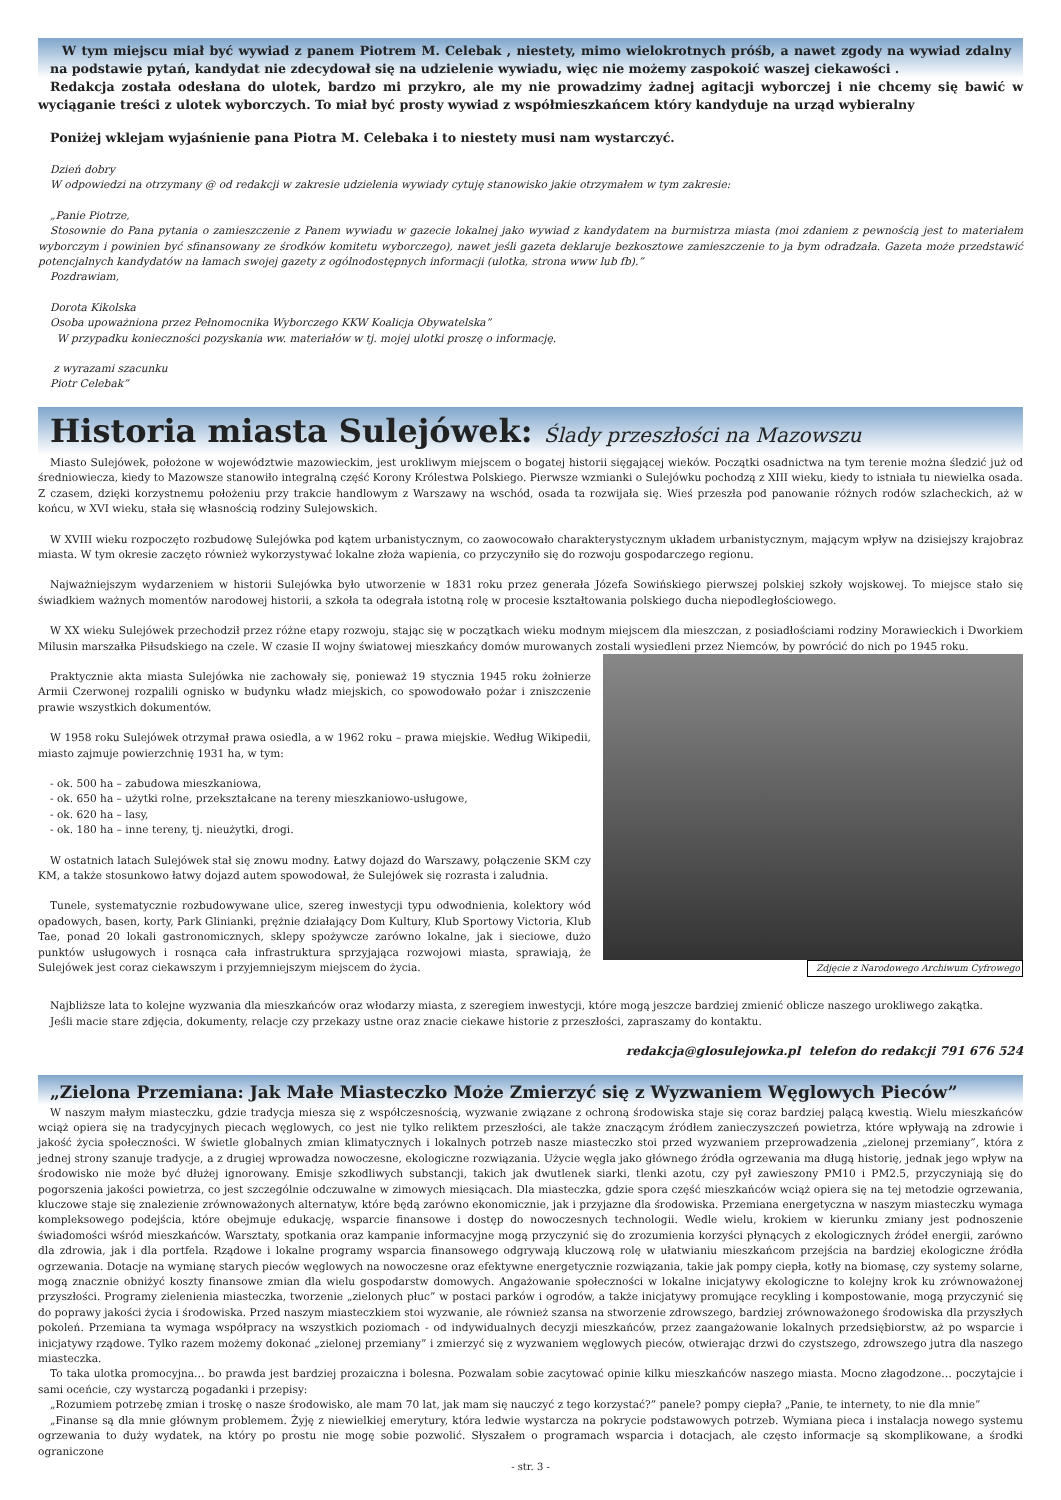W tym miejscu miał być wywiad z panem Piotrem M. Celebak , niestety, mimo wielokrotnych próśb, a nawet zgody na wywiad zdalny na podstawie pytań, kandydat nie zdecydował się na udzielenie wywiadu, więc nie możemy zaspokoić waszej ciekawości .
Redakcja została odesłana do ulotek, bardzo mi przykro, ale my nie prowadzimy żadnej agitacji wyborczej i nie chcemy się bawić w wyciąganie treści z ulotek wyborczych. To miał być prosty wywiad z współmieszkańcem który kandyduje na urząd wybieralny
Poniżej wklejam wyjaśnienie pana Piotra M. Celebaka i to niestety musi nam wystarczyć.
Dzień dobry
W odpowiedzi na otrzymany @ od redakcji w zakresie udzielenia wywiady cytuję stanowisko jakie otrzymałem w tym zakresie:
„Panie Piotrze,
Stosownie do Pana pytania o zamieszczenie z Panem wywiadu w gazecie lokalnej jako wywiad z kandydatem na burmistrza miasta (moi zdaniem z pewnością jest to materiałem wyborczym i powinien być sfinansowany ze środków komitetu wyborczego), nawet jeśli gazeta deklaruje bezkosztowe zamieszczenie to ja bym odradzała. Gazeta może przedstawić potencjalnych kandydatów na łamach swojej gazety z ogólnodostępnych informacji (ulotka, strona www lub fb).”
Pozdrawiam,
Dorota Kikolska
Osoba upoważniona przez Pełnomocnika Wyborczego KKW Koalicja Obywatelska”
W przypadku konieczności pozyskania ww. materiałów w tj. mojej ulotki proszę o informację.
z wyrazami szacunku
Piotr Celebak”
Historia miasta Sulejówek: Ślady przeszłości na Mazowszu
Miasto Sulejówek, położone w województwie mazowieckim, jest urokliwym miejscem o bogatej historii sięgającej wieków. Początki osadnictwa na tym terenie można śledzić już od średniowiecza, kiedy to Mazowsze stanowiło integralną część Korony Królestwa Polskiego. Pierwsze wzmianki o Sulejówku pochodzą z XIII wieku, kiedy to istniała tu niewielka osada. Z czasem, dzięki korzystnemu położeniu przy trakcie handlowym z Warszawy na wschód, osada ta rozwijała się. Wieś przeszła pod panowanie różnych rodów szlacheckich, aż w końcu, w XVI wieku, stała się własnością rodziny Sulejowskich.
W XVIII wieku rozpoczęto rozbudowę Sulejówka pod kątem urbanistycznym, co zaowocowało charakterystycznym układem urbanistycznym, mającym wpływ na dzisiejszy krajobraz miasta. W tym okresie zaczęto również wykorzystywać lokalne złoża wapienia, co przyczyniło się do rozwoju gospodarczego regionu.
Najważniejszym wydarzeniem w historii Sulejówka było utworzenie w 1831 roku przez generała Józefa Sowińskiego pierwszej polskiej szkoły wojskowej. To miejsce stało się świadkiem ważnych momentów narodowej historii, a szkoła ta odegrała istotną rolę w procesie kształtowania polskiego ducha niepodległościowego.
W XX wieku Sulejówek przechodził przez różne etapy rozwoju, stając się w początkach wieku modnym miejscem dla mieszczan, z posiadłościami rodziny Morawieckich i Dworkiem Milusin marszałka Piłsudskiego na czele. W czasie II wojny światowej mieszkańcy domów murowanych zostali wysiedleni przez Niemców, by powrócić do nich po 1945 roku.
Zdjęcie z Narodowego Archiwum Cyfrowego
Praktycznie akta miasta Sulejówka nie zachowały się, ponieważ 19 stycznia 1945 roku żołnierze Armii Czerwonej rozpalili ognisko w budynku władz miejskich, co spowodowało pożar i zniszczenie prawie wszystkich dokumentów.
W 1958 roku Sulejówek otrzymał prawa osiedla, a w 1962 roku – prawa miejskie. Według Wikipedii, miasto zajmuje powierzchnię 1931 ha, w tym:
- ok. 500 ha – zabudowa mieszkaniowa,
- ok. 650 ha – użytki rolne, przekształcane na tereny mieszkaniowo-usługowe,
- ok. 620 ha – lasy,
- ok. 180 ha – inne tereny, tj. nieużytki, drogi.
W ostatnich latach Sulejówek stał się znowu modny. Łatwy dojazd do Warszawy, połączenie SKM czy KM, a także stosunkowo łatwy dojazd autem spowodował, że Sulejówek się rozrasta i zaludnia.
Tunele, systematycznie rozbudowywane ulice, szereg inwestycji typu odwodnienia, kolektory wód opadowych, basen, korty, Park Glinianki, prężnie działający Dom Kultury, Klub Sportowy Victoria, Klub Tae, ponad 20 lokali gastronomicznych, sklepy spożywcze zarówno lokalne, jak i sieciowe, dużo punktów usługowych i rosnąca cała infrastruktura sprzyjająca rozwojowi miasta, sprawiają, że Sulejówek jest coraz ciekawszym i przyjemniejszym miejscem do życia.
Najbliższe lata to kolejne wyzwania dla mieszkańców oraz włodarzy miasta, z szeregiem inwestycji, które mogą jeszcze bardziej zmienić oblicze naszego urokliwego zakątka.
Jeśli macie stare zdjęcia, dokumenty, relacje czy przekazy ustne oraz znacie ciekawe historie z przeszłości, zapraszamy do kontaktu.
redakcja@glosulejowka.pl telefon do redakcji 791 676 524
„Zielona Przemiana: Jak Małe Miasteczko Może Zmierzyć się z Wyzwaniem Węglowych Pieców”
W naszym małym miasteczku, gdzie tradycja miesza się z współczesnością, wyzwanie związane z ochroną środowiska staje się coraz bardziej palącą kwestią. Wielu mieszkańców wciąż opiera się na tradycyjnych piecach węglowych, co jest nie tylko reliktem przeszłości, ale także znaczącym źródłem zanieczyszczeń powietrza, które wpływają na zdrowie i jakość życia społeczności. W świetle globalnych zmian klimatycznych i lokalnych potrzeb nasze miasteczko stoi przed wyzwaniem przeprowadzenia „zielonej przemiany”, która z jednej strony szanuje tradycje, a z drugiej wprowadza nowoczesne, ekologiczne rozwiązania. Użycie węgla jako głównego źródła ogrzewania ma długą historię, jednak jego wpływ na środowisko nie może być dłużej ignorowany. Emisje szkodliwych substancji, takich jak dwutlenek siarki, tlenki azotu, czy pył zawieszony PM10 i PM2.5, przyczyniają się do pogorszenia jakości powietrza, co jest szczególnie odczuwalne w zimowych miesiącach. Dla miasteczka, gdzie spora część mieszkańców wciąż opiera się na tej metodzie ogrzewania, kluczowe staje się znalezienie zrównoważonych alternatyw, które będą zarówno ekonomicznie, jak i przyjazne dla środowiska. Przemiana energetyczna w naszym miasteczku wymaga kompleksowego podejścia, które obejmuje edukację, wsparcie finansowe i dostęp do nowoczesnych technologii. Wedle wielu, krokiem w kierunku zmiany jest podnoszenie świadomości wśród mieszkańców. Warsztaty, spotkania oraz kampanie informacyjne mogą przyczynić się do zrozumienia korzyści płynących z ekologicznych źródeł energii, zarówno dla zdrowia, jak i dla portfela. Rządowe i lokalne programy wsparcia finansowego odgrywają kluczową rolę w ułatwianiu mieszkańcom przejścia na bardziej ekologiczne źródła ogrzewania. Dotacje na wymianę starych pieców węglowych na nowoczesne oraz efektywne energetycznie rozwiązania, takie jak pompy ciepła, kotły na biomasę, czy systemy solarne, mogą znacznie obniżyć koszty finansowe zmian dla wielu gospodarstw domowych. Angażowanie społeczności w lokalne inicjatywy ekologiczne to kolejny krok ku zrównoważonej przyszłości. Programy zielenienia miasteczka, tworzenie „zielonych płuc” w postaci parków i ogrodów, a także inicjatywy promujące recykling i kompostowanie, mogą przyczynić się do poprawy jakości życia i środowiska. Przed naszym miasteczkiem stoi wyzwanie, ale również szansa na stworzenie zdrowszego, bardziej zrównoważonego środowiska dla przyszłych pokoleń. Przemiana ta wymaga współpracy na wszystkich poziomach - od indywidualnych decyzji mieszkańców, przez zaangażowanie lokalnych przedsiębiorstw, aż po wsparcie i inicjatywy rządowe. Tylko razem możemy dokonać „zielonej przemiany” i zmierzyć się z wyzwaniem węglowych pieców, otwierając drzwi do czystszego, zdrowszego jutra dla naszego miasteczka.
To taka ulotka promocyjna… bo prawda jest bardziej prozaiczna i bolesna. Pozwalam sobie zacytować opinie kilku mieszkańców naszego miasta. Mocno złagodzone… poczytajcie i sami oceńcie, czy wystarczą pogadanki i przepisy:
„Rozumiem potrzebę zmian i troskę o nasze środowisko, ale mam 70 lat, jak mam się nauczyć z tego korzystać?” panele? pompy ciepła? „Panie, te internety, to nie dla mnie”
„Finanse są dla mnie głównym problemem. Żyję z niewielkiej emerytury, która ledwie wystarcza na pokrycie podstawowych potrzeb. Wymiana pieca i instalacja nowego systemu ogrzewania to duży wydatek, na który po prostu nie mogę sobie pozwolić. Słyszałem o programach wsparcia i dotacjach, ale często informacje są skomplikowane, a środki ograniczone
- str. 3 -